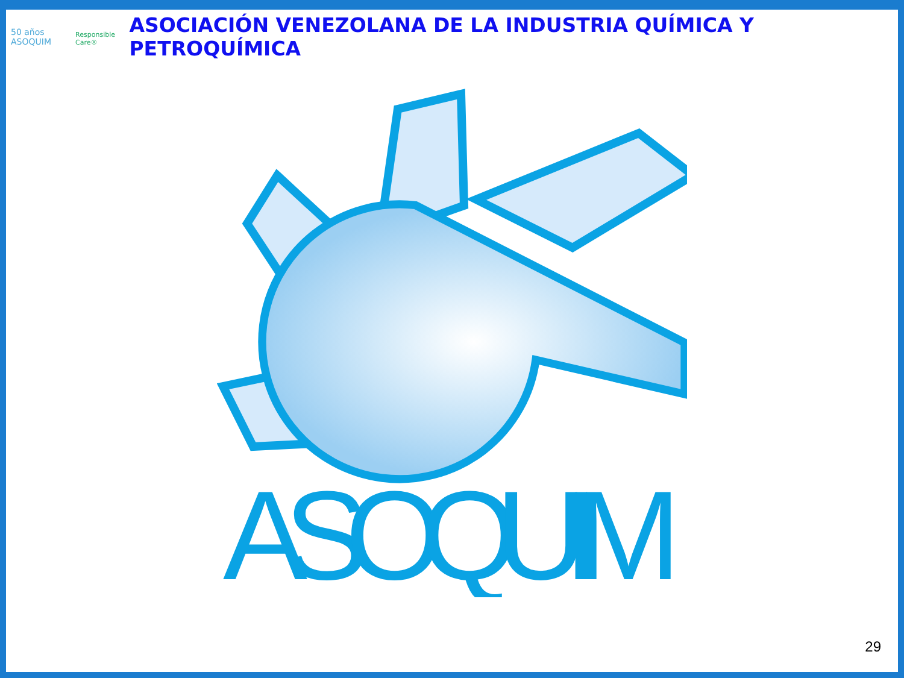50 años ASOQUIM Responsible Care®
ASOCIACIÓN VENEZOLANA DE LA INDUSTRIA QUÍMICA Y PETROQUÍMICA
ASOQUIM
29